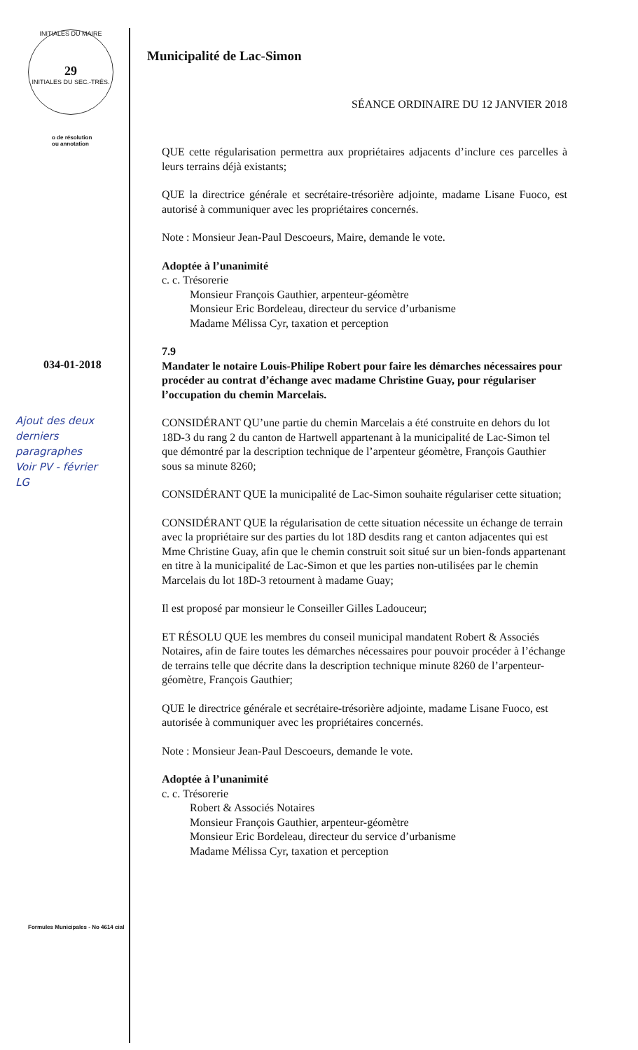INITIALES DU MAIRE
29
INITIALES DU SEC.-TRÉS.
o de résolution
ou annotation
034-01-2018
Ajout des deux
derniers paragraphes
Voir PV - février
LG
Formules Municipales - No 4614 cial
Municipalité de Lac-Simon
SÉANCE ORDINAIRE DU 12 JANVIER 2018
QUE cette régularisation permettra aux propriétaires adjacents d’inclure ces parcelles à leurs terrains déjà existants;
QUE la directrice générale et secrétaire-trésorière adjointe, madame Lisane Fuoco, est autorisé à communiquer avec les propriétaires concernés.
Note : Monsieur Jean-Paul Descoeurs, Maire, demande le vote.
Adoptée à l’unanimité
c. c. Trésorerie
Monsieur François Gauthier, arpenteur-géomètre
Monsieur Eric Bordeleau, directeur du service d’urbanisme
Madame Mélissa Cyr, taxation et perception
7.9
Mandater le notaire Louis-Philipe Robert pour faire les démarches nécessaires pour procéder au contrat d’échange avec madame Christine Guay, pour régulariser l’occupation du chemin Marcelais.
CONSIDÉRANT QU’une partie du chemin Marcelais a été construite en dehors du lot 18D-3 du rang 2 du canton de Hartwell appartenant à la municipalité de Lac-Simon tel que démontré par la description technique de l’arpenteur géomètre, François Gauthier sous sa minute 8260;
CONSIDÉRANT QUE la municipalité de Lac-Simon souhaite régulariser cette situation;
CONSIDÉRANT QUE la régularisation de cette situation nécessite un échange de terrain avec la propriétaire sur des parties du lot 18D desdits rang et canton adjacentes qui est Mme Christine Guay, afin que le chemin construit soit situé sur un bien-fonds appartenant en titre à la municipalité de Lac-Simon et que les parties non-utilisées par le chemin Marcelais du lot 18D-3 retournent à madame Guay;
Il est proposé par monsieur le Conseiller Gilles Ladouceur;
ET RÉSOLU QUE les membres du conseil municipal mandatent Robert & Associés Notaires, afin de faire toutes les démarches nécessaires pour pouvoir procéder à l’échange de terrains telle que décrite dans la description technique minute 8260 de l’arpenteur-géomètre, François Gauthier;
QUE le directrice générale et secrétaire-trésorière adjointe, madame Lisane Fuoco, est autorisée à communiquer avec les propriétaires concernés.
Note : Monsieur Jean-Paul Descoeurs, demande le vote.
Adoptée à l’unanimité
c. c. Trésorerie
Robert & Associés Notaires
Monsieur François Gauthier, arpenteur-géomètre
Monsieur Eric Bordeleau, directeur du service d’urbanisme
Madame Mélissa Cyr, taxation et perception